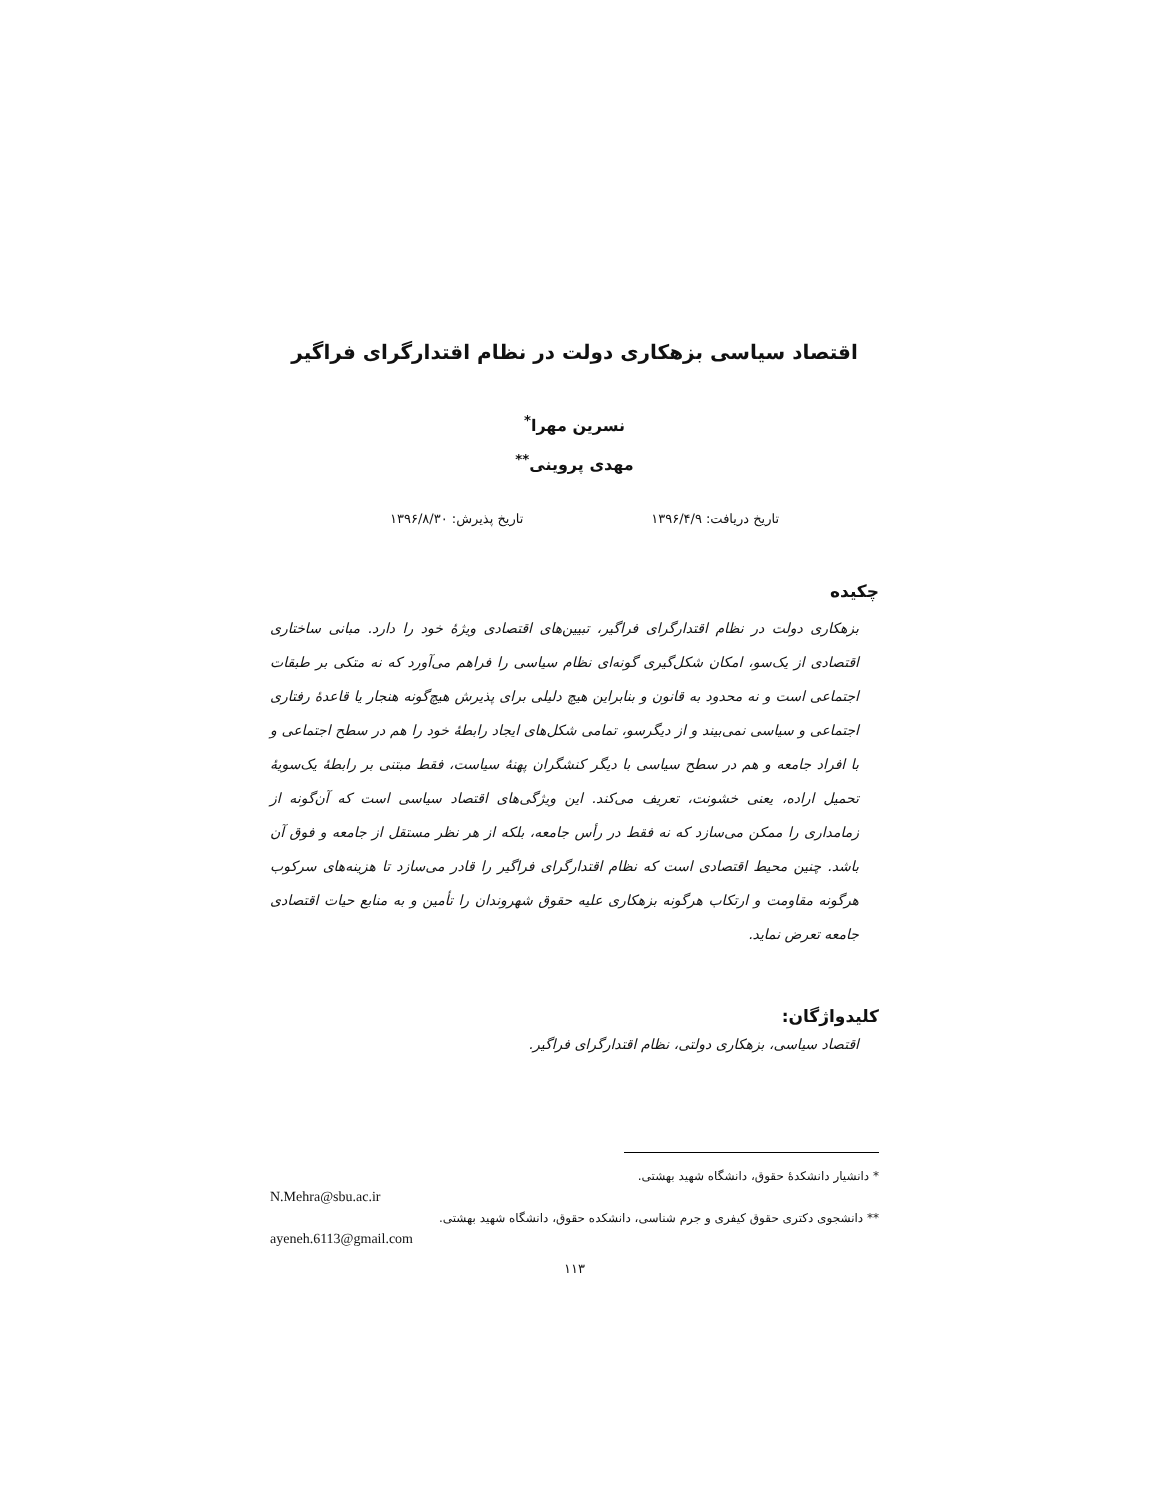اقتصاد سیاسی بزهکاری دولت در نظام اقتدارگرای فراگیر
نسرین مهرا<sup>*</sup>
مهدی پروینی<sup>**</sup>
تاریخ دریافت: ۱۳۹۶/۴/۹ تاریخ پذیرش: ۱۳۹۶/۸/۳۰
چکیده
بزهکاری دولت در نظام اقتدارگرای فراگیر، تبیین‌های اقتصادی ویژهٔ خود را دارد. مبانی ساختاری اقتصادی از یک‌سو، امکان شکل‌گیری گونه‌ای نظام سیاسی را فراهم می‌آورد که نه متکی بر طبقات اجتماعی است و نه محدود به قانون و بنابراین هیچ دلیلی برای پذیرش هیچ‌گونه هنجار یا قاعدهٔ رفتاری اجتماعی و سیاسی نمی‌بیند و از دیگرسو، تمامی شکل‌های ایجاد رابطهٔ خود را هم در سطح اجتماعی و با افراد جامعه و هم در سطح سیاسی با دیگر کنشگران پهنهٔ سیاست، فقط مبتنی بر رابطهٔ یک‌سویهٔ تحمیل اراده، یعنی خشونت، تعریف می‌کند. این ویژگی‌های اقتصاد سیاسی است که آن‌گونه از زمامداری را ممکن می‌سازد که نه فقط در رأس جامعه، بلکه از هر نظر مستقل از جامعه و فوق آن باشد. چنین محیط اقتصادی است که نظام اقتدارگرای فراگیر را قادر می‌سازد تا هزینه‌های سرکوب هرگونه مقاومت و ارتکاب هرگونه بزهکاری علیه حقوق شهروندان را تأمین و به منابع حیات اقتصادی جامعه تعرض نماید.
کلیدواژگان:
اقتصاد سیاسی، بزهکاری دولتی، نظام اقتدارگرای فراگیر.
* دانشیار دانشکدهٔ حقوق، دانشگاه شهید بهشتی.
N.Mehra@sbu.ac.ir
** دانشجوی دکتری حقوق کیفری و جرم شناسی، دانشکده حقوق، دانشگاه شهید بهشتی.
ayeneh.6113@gmail.com
۱۱۳